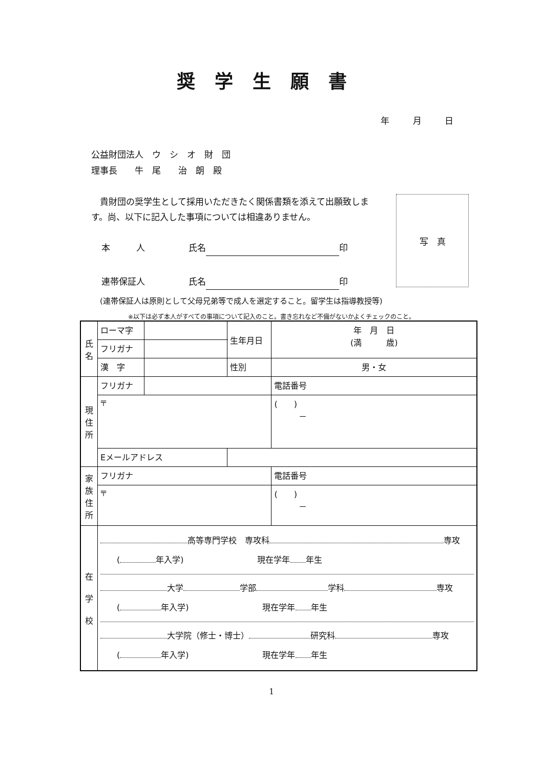奨学生願書
年 月 日
公益財団法人　ウ　シ　オ　財　団
理事長　　牛　尾　　治　朗　殿
　貴財団の奨学生として採用いただきたく関係書類を添えて出願致します。尚、以下に記入した事項については相違ありません。
本　　　人　　　　　氏名 印
連帯保証人　　　　　氏名 印
写　真
(連帯保証人は原則として父母兄弟等で成人を選定すること。留学生は指導教授等)
※以下は必ず本人がすべての事項について記入のこと。書き忘れなど不備がないかよくチェックのこと。
| 氏 名 | ローマ字 | | | 生年月日 | 年 月 日 (満 歳) |
| | フリガナ | | | | |
| | 漢 字 | | | 性別 | 男・女 |
| 現 住 所 | フリガナ | | | | 電話番号 |
| | 〒 | | | | ( ) － |
| | Eメールアドレス | | | | |
| 家 族 住 所 | フリガナ | | | | 電話番号 |
| | 〒 | | | | ( ) － |
| 在 学 校 | 高等専門学校 専攻科 専攻 ( 年入学) 現在学年 年生 大学 学部 学科 専攻 ( 年入学) 現在学年 年生 大学院（修士・博士） 研究科 専攻 ( 年入学) 現在学年 年生 | | | | |
1